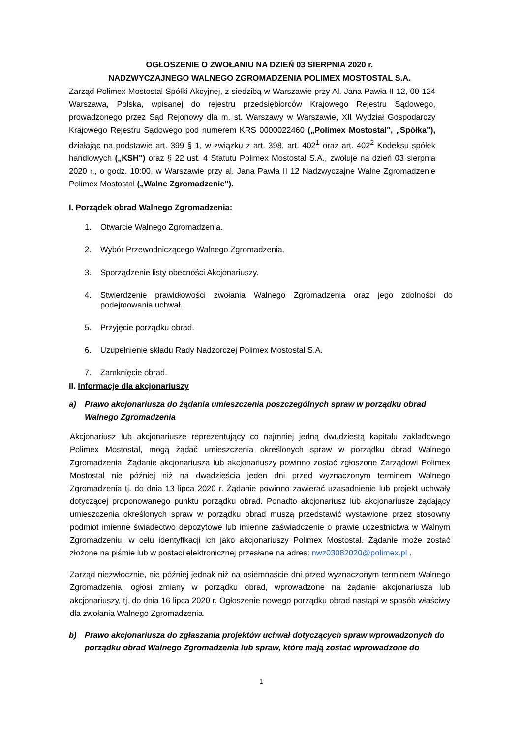OGŁOSZENIE O ZWOŁANIU NA DZIEŃ 03 SIERPNIA 2020 r.
NADZWYCZAJNEGO WALNEGO ZGROMADZENIA POLIMEX MOSTOSTAL S.A.
Zarząd Polimex Mostostal Spółki Akcyjnej, z siedzibą w Warszawie przy Al. Jana Pawła II 12, 00-124 Warszawa, Polska, wpisanej do rejestru przedsiębiorców Krajowego Rejestru Sądowego, prowadzonego przez Sąd Rejonowy dla m. st. Warszawy w Warszawie, XII Wydział Gospodarczy Krajowego Rejestru Sądowego pod numerem KRS 0000022460 („Polimex Mostostal", „Spółka"), działając na podstawie art. 399 § 1, w związku z art. 398, art. 402<sup>1</sup> oraz art. 402<sup>2</sup> Kodeksu spółek handlowych („KSH") oraz § 22 ust. 4 Statutu Polimex Mostostal S.A., zwołuje na dzień 03 sierpnia 2020 r., o godz. 10:00, w Warszawie przy al. Jana Pawła II 12 Nadzwyczajne Walne Zgromadzenie Polimex Mostostal („Walne Zgromadzenie").
I. Porządek obrad Walnego Zgromadzenia:
1. Otwarcie Walnego Zgromadzenia.
2. Wybór Przewodniczącego Walnego Zgromadzenia.
3. Sporządzenie listy obecności Akcjonariuszy.
4. Stwierdzenie prawidłowości zwołania Walnego Zgromadzenia oraz jego zdolności do podejmowania uchwał.
5. Przyjęcie porządku obrad.
6. Uzupełnienie składu Rady Nadzorczej Polimex Mostostal S.A.
7. Zamknięcie obrad.
II. Informacje dla akcjonariuszy
a) Prawo akcjonariusza do żądania umieszczenia poszczególnych spraw w porządku obrad Walnego Zgromadzenia
Akcjonariusz lub akcjonariusze reprezentujący co najmniej jedną dwudziestą kapitału zakładowego Polimex Mostostal, mogą żądać umieszczenia określonych spraw w porządku obrad Walnego Zgromadzenia. Żądanie akcjonariusza lub akcjonariuszy powinno zostać zgłoszone Zarządowi Polimex Mostostal nie później niż na dwadzieścia jeden dni przed wyznaczonym terminem Walnego Zgromadzenia tj. do dnia 13 lipca 2020 r. Żądanie powinno zawierać uzasadnienie lub projekt uchwały dotyczącej proponowanego punktu porządku obrad. Ponadto akcjonariusz lub akcjonariusze żądający umieszczenia określonych spraw w porządku obrad muszą przedstawić wystawione przez stosowny podmiot imienne świadectwo depozytowe lub imienne zaświadczenie o prawie uczestnictwa w Walnym Zgromadzeniu, w celu identyfikacji ich jako akcjonariuszy Polimex Mostostal. Żądanie może zostać złożone na piśmie lub w postaci elektronicznej przesłane na adres: nwz03082020@polimex.pl .
Zarząd niezwłocznie, nie później jednak niż na osiemnaście dni przed wyznaczonym terminem Walnego Zgromadzenia, ogłosi zmiany w porządku obrad, wprowadzone na żądanie akcjonariusza lub akcjonariuszy, tj. do dnia 16 lipca 2020 r. Ogłoszenie nowego porządku obrad nastąpi w sposób właściwy dla zwołania Walnego Zgromadzenia.
b) Prawo akcjonariusza do zgłaszania projektów uchwał dotyczących spraw wprowadzonych do porządku obrad Walnego Zgromadzenia lub spraw, które mają zostać wprowadzone do
1